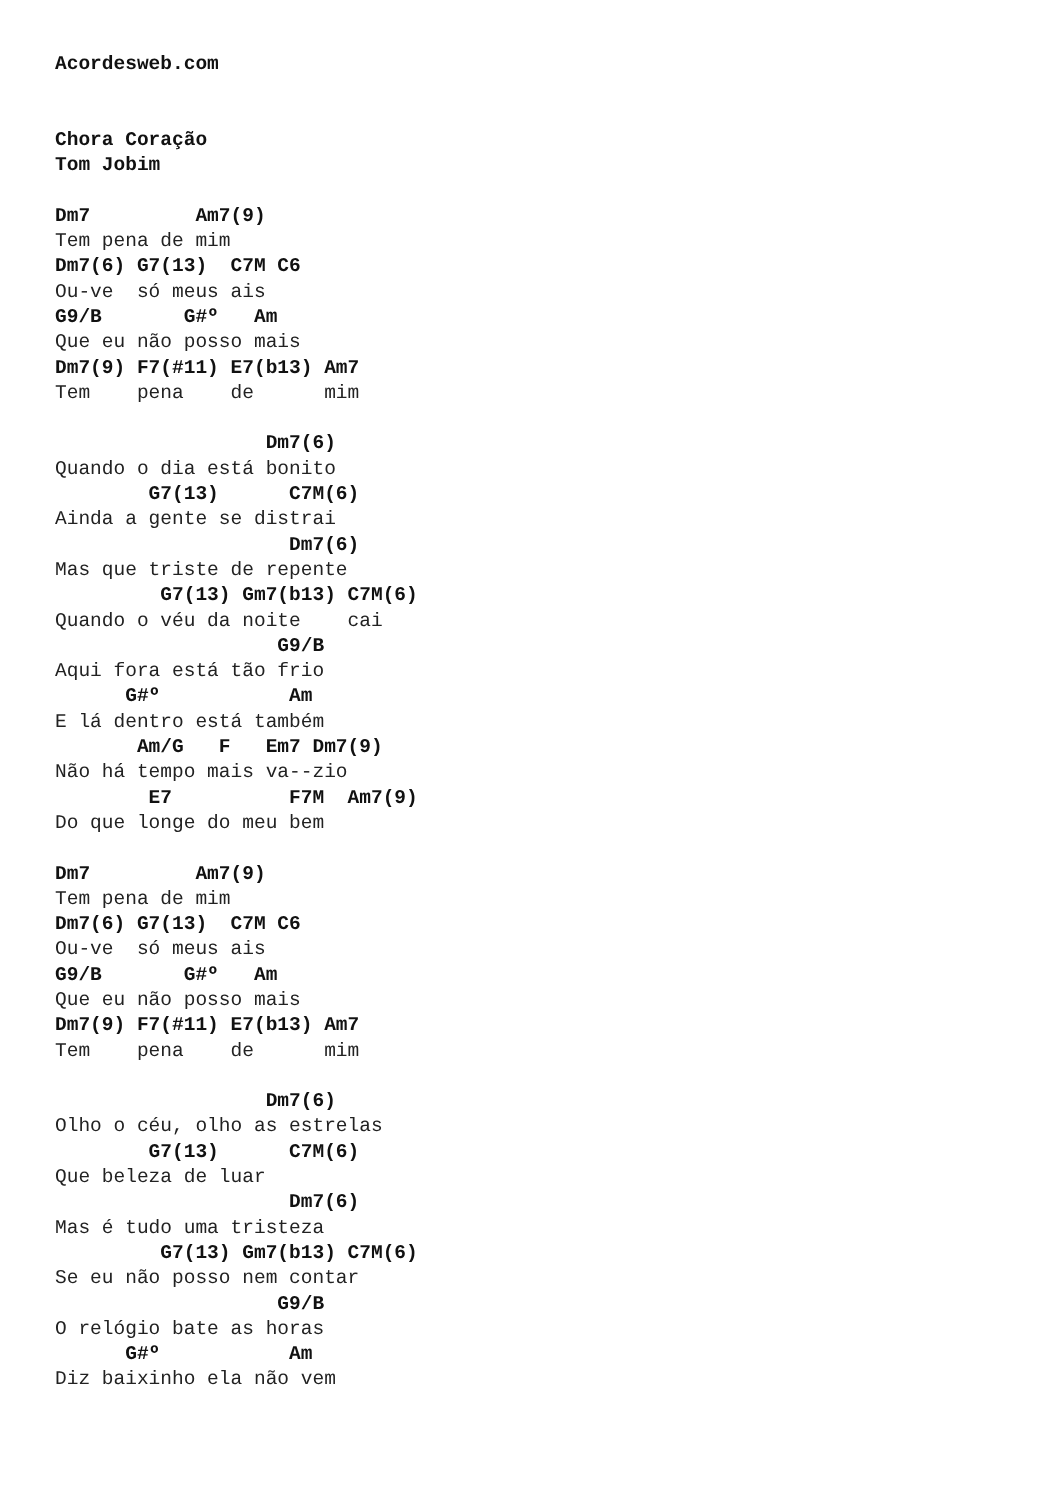Acordesweb.com


Chora Coração
Tom Jobim

Dm7         Am7(9)
Tem pena de mim
Dm7(6) G7(13)  C7M C6
Ou-ve  só meus ais
G9/B       G#º   Am
Que eu não posso mais
Dm7(9) F7(#11) E7(b13) Am7
Tem    pena    de      mim

                  Dm7(6)
Quando o dia está bonito
        G7(13)      C7M(6)
Ainda a gente se distrai
                    Dm7(6)
Mas que triste de repente
         G7(13) Gm7(b13) C7M(6)
Quando o véu da noite    cai
                   G9/B
Aqui fora está tão frio
      G#º           Am
E lá dentro está também
       Am/G   F   Em7 Dm7(9)
Não há tempo mais va--zio
        E7          F7M  Am7(9)
Do que longe do meu bem

Dm7         Am7(9)
Tem pena de mim
Dm7(6) G7(13)  C7M C6
Ou-ve  só meus ais
G9/B       G#º   Am
Que eu não posso mais
Dm7(9) F7(#11) E7(b13) Am7
Tem    pena    de      mim

                  Dm7(6)
Olho o céu, olho as estrelas
        G7(13)      C7M(6)
Que beleza de luar
                    Dm7(6)
Mas é tudo uma tristeza
         G7(13) Gm7(b13) C7M(6)
Se eu não posso nem contar
                   G9/B
O relógio bate as horas
      G#º           Am
Diz baixinho ela não vem